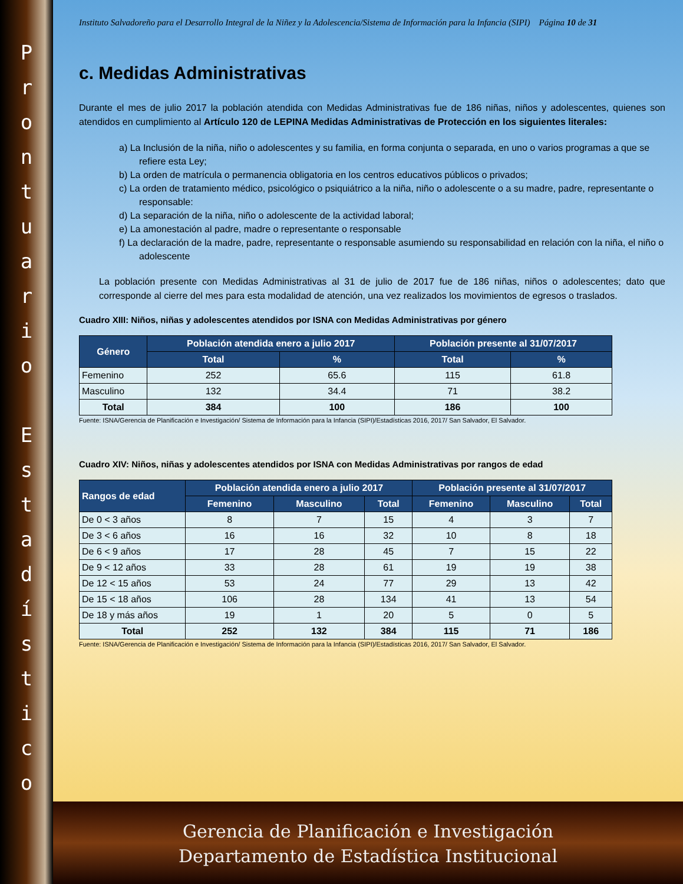P
r
o
n
t
u
a
r
i
o
E
s
t
a
d
í
s
t
i
c
o
Instituto Salvadoreño para el Desarrollo Integral de la Niñez y la Adolescencia/Sistema de Información para la Infancia (SIPI) Página 10 de 31
c. Medidas Administrativas
Durante el mes de julio 2017 la población atendida con Medidas Administrativas fue de 186 niñas, niños y adolescentes, quienes son atendidos en cumplimiento al Artículo 120 de LEPINA Medidas Administrativas de Protección en los siguientes literales:
a) La Inclusión de la niña, niño o adolescentes y su familia, en forma conjunta o separada, en uno o varios programas a que se refiere esta Ley;
b) La orden de matrícula o permanencia obligatoria en los centros educativos públicos o privados;
c) La orden de tratamiento médico, psicológico o psiquiátrico a la niña, niño o adolescente o a su madre, padre, representante o responsable:
d) La separación de la niña, niño o adolescente de la actividad laboral;
e) La amonestación al padre, madre o representante o responsable
f) La declaración de la madre, padre, representante o responsable asumiendo su responsabilidad en relación con la niña, el niño o adolescente
La población presente con Medidas Administrativas al 31 de julio de 2017 fue de 186 niñas, niños o adolescentes; dato que corresponde al cierre del mes para esta modalidad de atención, una vez realizados los movimientos de egresos o traslados.
Cuadro XIII: Niños, niñas y adolescentes atendidos por ISNA con Medidas Administrativas por género
| Género | Población atendida enero a julio 2017 | | Población presente al 31/07/2017 | |
| --- | --- | --- | --- | --- |
| | Total | % | Total | % |
| Femenino | 252 | 65.6 | 115 | 61.8 |
| Masculino | 132 | 34.4 | 71 | 38.2 |
| Total | 384 | 100 | 186 | 100 |
Fuente: ISNA/Gerencia de Planificación e Investigación/ Sistema de Información para la Infancia (SIPI)/Estadísticas 2016, 2017/ San Salvador, El Salvador.
Cuadro XIV: Niños, niñas y adolescentes atendidos por ISNA con Medidas Administrativas por rangos de edad
| Rangos de edad | Población atendida enero a julio 2017 | | | Población presente al 31/07/2017 | | |
| --- | --- | --- | --- | --- | --- | --- |
| | Femenino | Masculino | Total | Femenino | Masculino | Total |
| De 0 < 3 años | 8 | 7 | 15 | 4 | 3 | 7 |
| De 3 < 6 años | 16 | 16 | 32 | 10 | 8 | 18 |
| De 6 < 9 años | 17 | 28 | 45 | 7 | 15 | 22 |
| De 9 < 12 años | 33 | 28 | 61 | 19 | 19 | 38 |
| De 12 < 15 años | 53 | 24 | 77 | 29 | 13 | 42 |
| De 15 < 18 años | 106 | 28 | 134 | 41 | 13 | 54 |
| De 18 y más años | 19 | 1 | 20 | 5 | 0 | 5 |
| Total | 252 | 132 | 384 | 115 | 71 | 186 |
Fuente: ISNA/Gerencia de Planificación e Investigación/ Sistema de Información para la Infancia (SIPI)/Estadísticas 2016, 2017/ San Salvador, El Salvador.
Gerencia de Planificación e Investigación
Departamento de Estadística Institucional